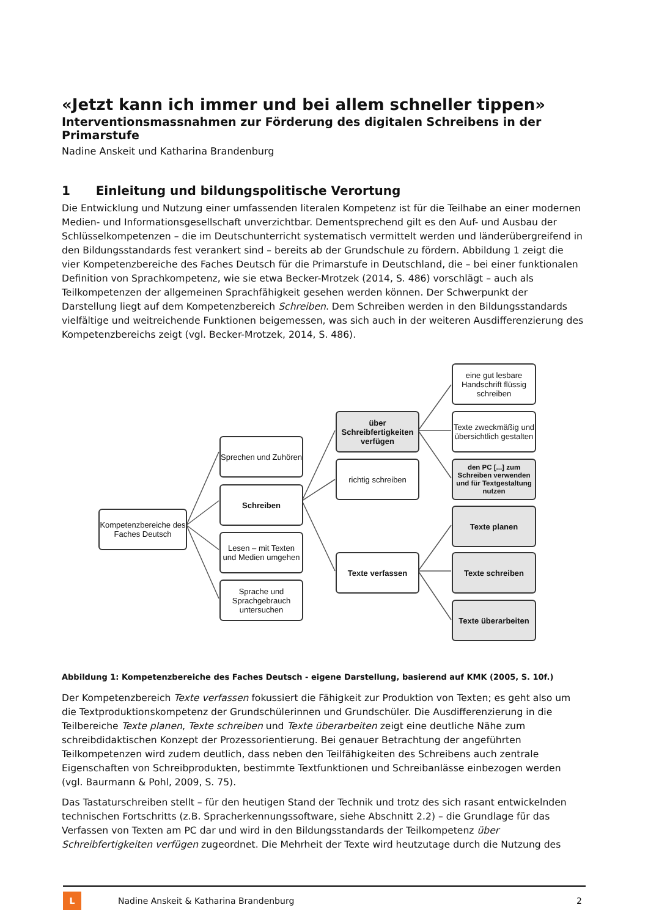«Jetzt kann ich immer und bei allem schneller tippen»
Interventionsmassnahmen zur Förderung des digitalen Schreibens in der Primarstufe
Nadine Anskeit und Katharina Brandenburg
1 Einleitung und bildungspolitische Verortung
Die Entwicklung und Nutzung einer umfassenden literalen Kompetenz ist für die Teilhabe an einer modernen Medien- und Informationsgesellschaft unverzichtbar. Dementsprechend gilt es den Auf- und Ausbau der Schlüsselkompetenzen – die im Deutschunterricht systematisch vermittelt werden und länderübergreifend in den Bildungsstandards fest verankert sind – bereits ab der Grundschule zu fördern. Abbildung 1 zeigt die vier Kompetenzbereiche des Faches Deutsch für die Primarstufe in Deutschland, die – bei einer funktionalen Definition von Sprachkompetenz, wie sie etwa Becker-Mrotzek (2014, S. 486) vorschlägt – auch als Teilkompetenzen der allgemeinen Sprachfähigkeit gesehen werden können. Der Schwerpunkt der Darstellung liegt auf dem Kompetenzbereich Schreiben. Dem Schreiben werden in den Bildungsstandards vielfältige und weitreichende Funktionen beigemessen, was sich auch in der weiteren Ausdifferenzierung des Kompetenzbereichs zeigt (vgl. Becker-Mrotzek, 2014, S. 486).
Kompetenzbereiche des Faches Deutsch
Sprechen und Zuhören
Schreiben
Lesen – mit Texten und Medien umgehen
Sprache und Sprachgebrauch untersuchen
über Schreibfertigkeiten verfügen
richtig schreiben
Texte verfassen
eine gut lesbare Handschrift flüssig schreiben
Texte zweckmäßig und übersichtlich gestalten
den PC [...] zum Schreiben verwenden und für Textgestaltung nutzen
Texte planen
Texte schreiben
Texte überarbeiten
Abbildung 1: Kompetenzbereiche des Faches Deutsch - eigene Darstellung, basierend auf KMK (2005, S. 10f.)
Der Kompetenzbereich Texte verfassen fokussiert die Fähigkeit zur Produktion von Texten; es geht also um die Textproduktionskompetenz der Grundschülerinnen und Grundschüler. Die Ausdifferenzierung in die Teilbereiche Texte planen, Texte schreiben und Texte überarbeiten zeigt eine deutliche Nähe zum schreibdidaktischen Konzept der Prozessorientierung. Bei genauer Betrachtung der angeführten Teilkompetenzen wird zudem deutlich, dass neben den Teilfähigkeiten des Schreibens auch zentrale Eigenschaften von Schreibprodukten, bestimmte Textfunktionen und Schreibanlässe einbezogen werden (vgl. Baurmann & Pohl, 2009, S. 75).
Das Tastaturschreiben stellt – für den heutigen Stand der Technik und trotz des sich rasant entwickelnden technischen Fortschritts (z.B. Spracherkennungssoftware, siehe Abschnitt 2.2) – die Grundlage für das Verfassen von Texten am PC dar und wird in den Bildungsstandards der Teilkompetenz über Schreibfertigkeiten verfügen zugeordnet. Die Mehrheit der Texte wird heutzutage durch die Nutzung des
L Nadine Anskeit & Katharina Brandenburg 2